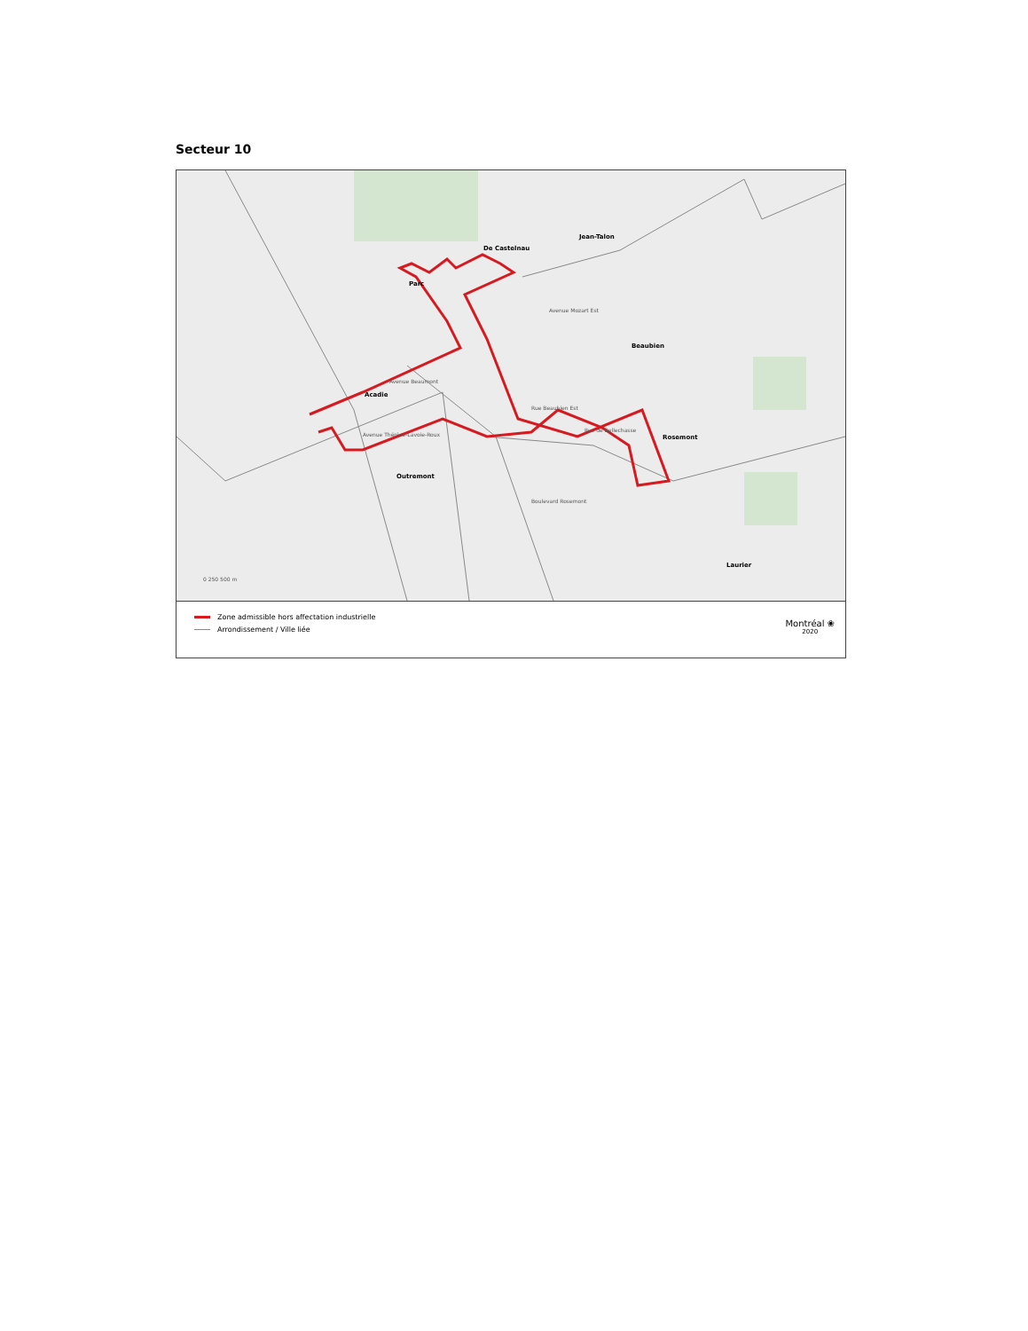Secteur 10
Acadie
Parc
De Castelnau
Jean-Talon
Beaubien
Rosemont
Outremont
Laurier
Avenue Beaumont
Avenue Thérèse-Lavoie-Roux
Avenue Mozart Est
Rue de Bellechasse
Boulevard Rosemont
Rue Beaubien Est
0 250 500 m
Zone admissible hors affectation industrielle
Arrondissement / Ville liée
Montréal ❀
2020